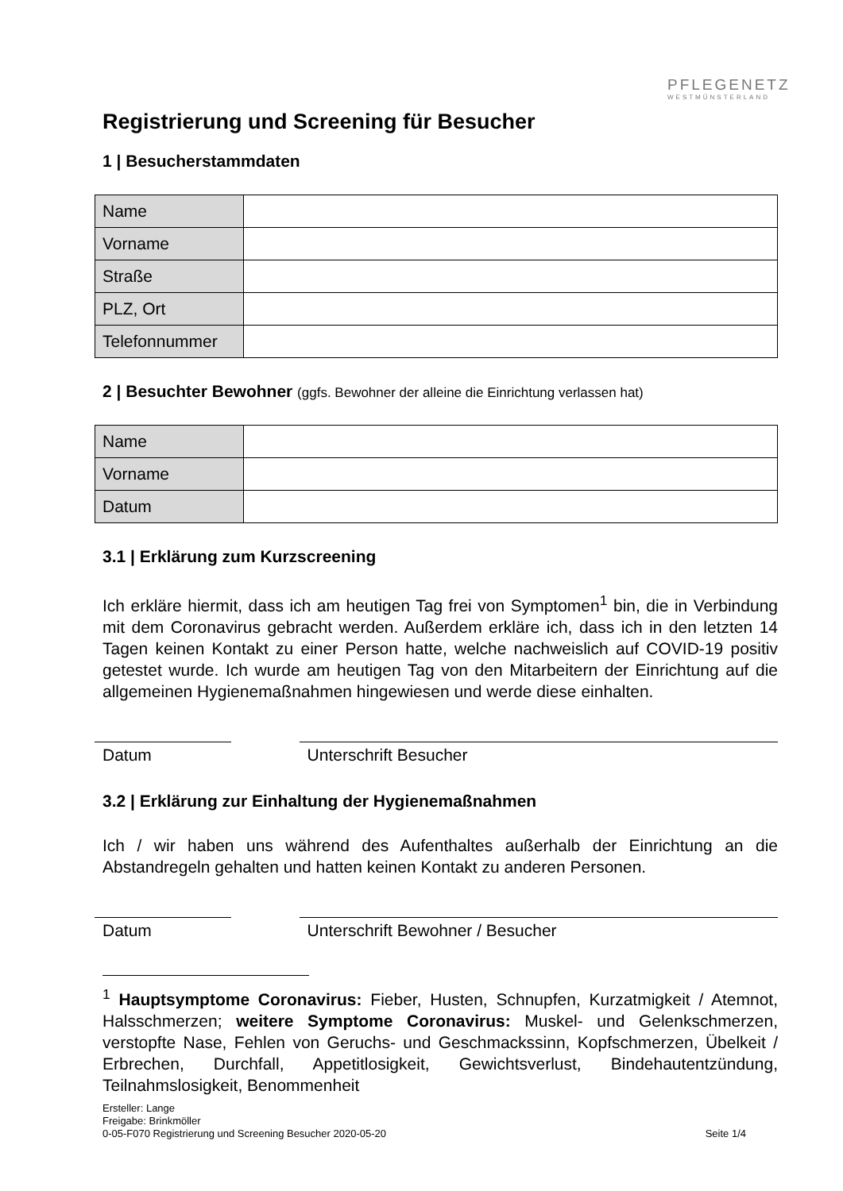PFLEGENETZ
WESTMÜNSTERLAND
Registrierung und Screening für Besucher
1 | Besucherstammdaten
| Name | |
| Vorname | |
| Straße | |
| PLZ, Ort | |
| Telefonnummer | |
2 | Besuchter Bewohner (ggfs. Bewohner der alleine die Einrichtung verlassen hat)
| Name | |
| Vorname | |
| Datum | |
3.1 | Erklärung zum Kurzscreening
Ich erkläre hiermit, dass ich am heutigen Tag frei von Symptomen<sup>1</sup> bin, die in Verbindung mit dem Coronavirus gebracht werden. Außerdem erkläre ich, dass ich in den letzten 14 Tagen keinen Kontakt zu einer Person hatte, welche nachweislich auf COVID-19 positiv getestet wurde. Ich wurde am heutigen Tag von den Mitarbeitern der Einrichtung auf die allgemeinen Hygienemaßnahmen hingewiesen und werde diese einhalten.
Datum Unterschrift Besucher
3.2 | Erklärung zur Einhaltung der Hygienemaßnahmen
Ich / wir haben uns während des Aufenthaltes außerhalb der Einrichtung an die Abstandregeln gehalten und hatten keinen Kontakt zu anderen Personen.
Datum Unterschrift Bewohner / Besucher
<sup>1</sup> Hauptsymptome Coronavirus: Fieber, Husten, Schnupfen, Kurzatmigkeit / Atemnot, Halsschmerzen; weitere Symptome Coronavirus: Muskel- und Gelenkschmerzen, verstopfte Nase, Fehlen von Geruchs- und Geschmackssinn, Kopfschmerzen, Übelkeit / Erbrechen, Durchfall, Appetitlosigkeit, Gewichtsverlust, Bindehautentzündung, Teilnahmslosigkeit, Benommenheit
Ersteller: Lange
Freigabe: Brinkmöller
0-05-F070 Registrierung und Screening Besucher 2020-05-20 Seite 1/4